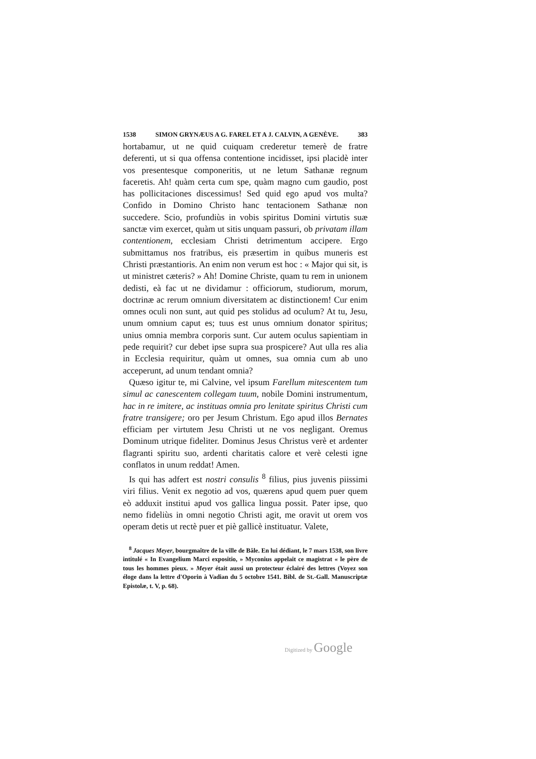1538 SIMON GRYNÆUS A G. FAREL ET A J. CALVIN, A GENÈVE. 383
hortabamur, ut ne quid cuiquam crederetur temerè de fratre deferenti, ut si qua offensa contentione incidisset, ipsi placidè inter vos presentesque componeritis, ut ne letum Sathanæ regnum faceretis. Ah! quàm certa cum spe, quàm magno cum gaudio, post has pollicitaciones discessimus! Sed quid ego apud vos multa? Confido in Domino Christo hanc tentacionem Sathanæ non succedere. Scio, profundiùs in vobis spiritus Domini virtutis suæ sanctæ vim exercet, quàm ut sitis unquam passuri, ob privatam illam contentionem, ecclesiam Christi detrimentum accipere. Ergo submittamus nos fratribus, eis præsertim in quibus muneris est Christi præstantioris. An enim non verum est hoc : « Major qui sit, is ut ministret cæteris? » Ah! Domine Christe, quam tu rem in unionem dedisti, eà fac ut ne dividamur : officiorum, studiorum, morum, doctrinæ ac rerum omnium diversitatem ac distinctionem! Cur enim omnes oculi non sunt, aut quid pes stolidus ad oculum? At tu, Jesu, unum omnium caput es; tuus est unus omnium donator spiritus; unius omnia membra corporis sunt. Cur autem oculus sapientiam in pede requirit? cur debet ipse supra sua prospicere? Aut ulla res alia in Ecclesia requiritur, quàm ut omnes, sua omnia cum ab uno acceperunt, ad unum tendant omnia?
Quæso igitur te, mi Calvine, vel ipsum Farellum mitescentem tum simul ac canescentem collegam tuum, nobile Domini instrumentum, hac in re imitere, ac instituas omnia pro lenitate spiritus Christi cum fratre transigere; oro per Jesum Christum. Ego apud illos Bernates efficiam per virtutem Jesu Christi ut ne vos negligant. Oremus Dominum utrique fideliter. Dominus Jesus Christus verè et ardenter flagranti spiritu suo, ardenti charitatis calore et verè celesti igne conflatos in unum reddat! Amen.
Is qui has adfert est nostri consulis <sup>8</sup> filius, pius juvenis piissimi viri filius. Venit ex negotio ad vos, quærens apud quem puer quem eò adduxit institui apud vos gallica lingua possit. Pater ipse, quo nemo fideliùs in omni negotio Christi agit, me oravit ut orem vos operam detis ut rectè puer et piè gallicè instituatur. Valete,
<sup>8</sup> Jacques Meyer, bourgmaître de la ville de Bâle. En lui dédiant, le 7 mars 1538, son livre intitulé « In Evangelium Marci expositio, » Myconius appelait ce magistrat « le père de tous les hommes pieux. » Meyer était aussi un protecteur éclairé des lettres (Voyez son éloge dans la lettre d'Oporin à Vadian du 5 octobre 1541. Bibl. de St.-Gall. Manuscriptæ Epistolæ, t. V, p. 68).
Digitized by Google